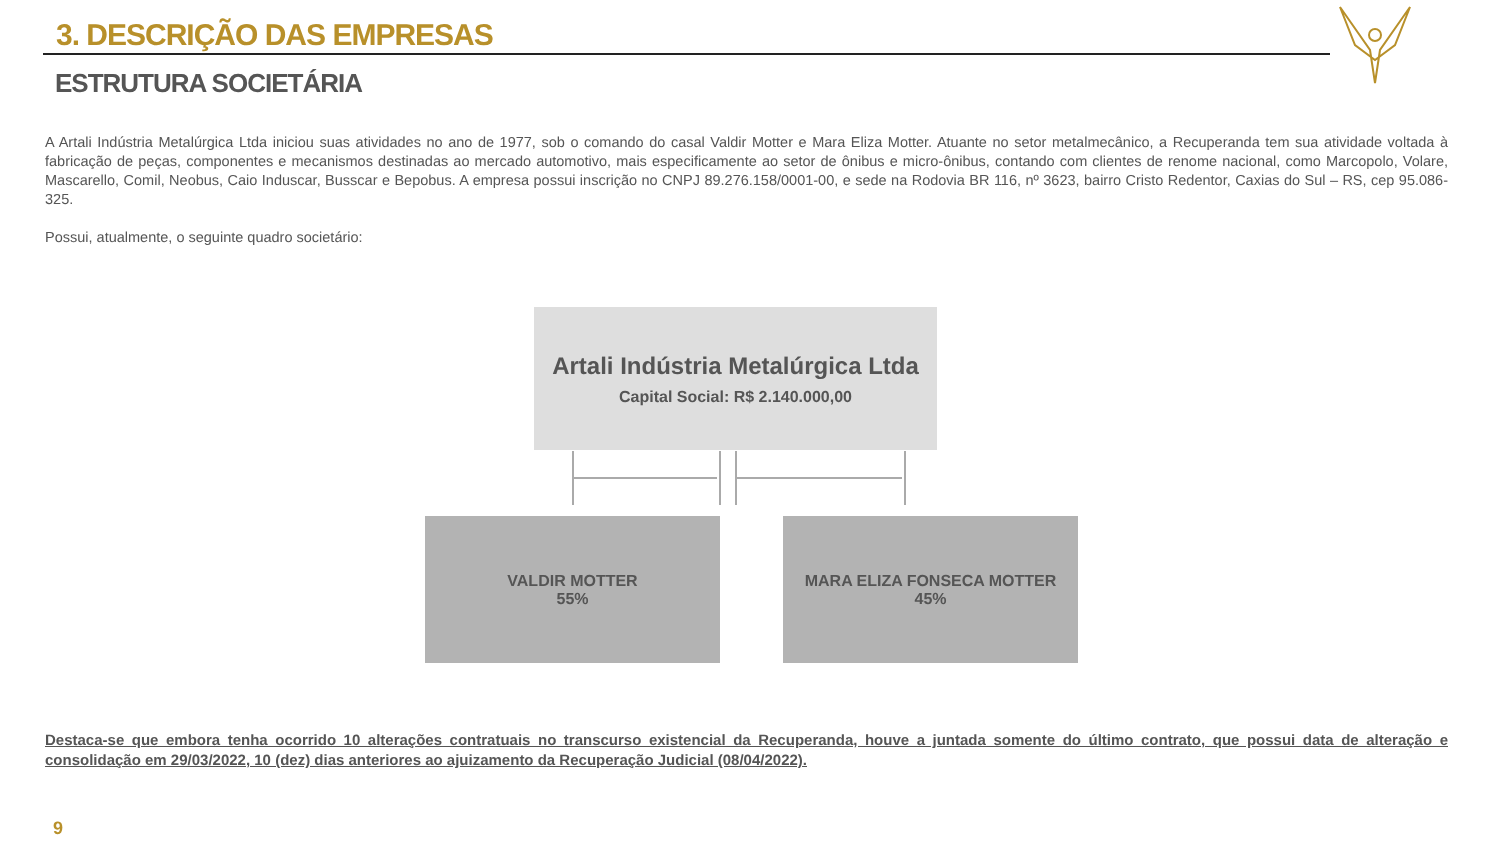3. DESCRIÇÃO DAS EMPRESAS
ESTRUTURA SOCIETÁRIA
A Artali Indústria Metalúrgica Ltda iniciou suas atividades no ano de 1977, sob o comando do casal Valdir Motter e Mara Eliza Motter. Atuante no setor metalmecânico, a Recuperanda tem sua atividade voltada à fabricação de peças, componentes e mecanismos destinadas ao mercado automotivo, mais especificamente ao setor de ônibus e micro-ônibus, contando com clientes de renome nacional, como Marcopolo, Volare, Mascarello, Comil, Neobus, Caio Induscar, Busscar e Bepobus. A empresa possui inscrição no CNPJ 89.276.158/0001-00, e sede na Rodovia BR 116, nº 3623, bairro Cristo Redentor, Caxias do Sul – RS, cep 95.086-325.
Possui, atualmente, o seguinte quadro societário:
Artali Indústria Metalúrgica Ltda
Capital Social: R$ 2.140.000,00
VALDIR MOTTER
55%
MARA ELIZA FONSECA MOTTER
45%
Destaca-se que embora tenha ocorrido 10 alterações contratuais no transcurso existencial da Recuperanda, houve a juntada somente do último contrato, que possui data de alteração e consolidação em 29/03/2022, 10 (dez) dias anteriores ao ajuizamento da Recuperação Judicial (08/04/2022).
9